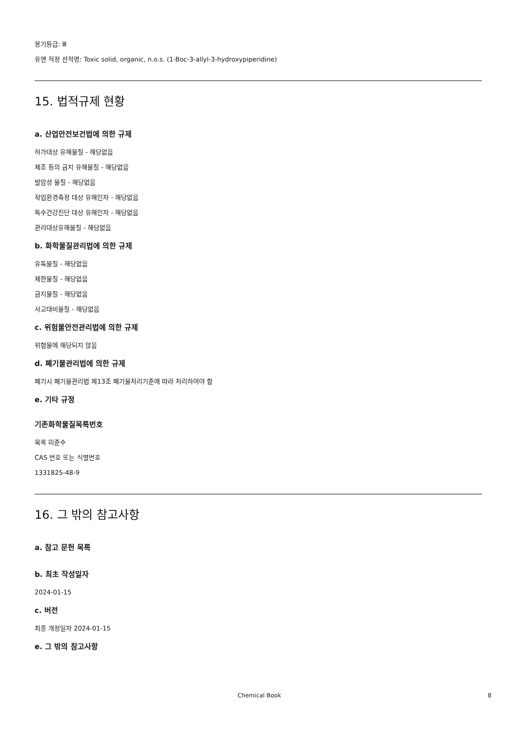용기등급: Ⅲ
유엔 적정 선적명: Toxic solid, organic, n.o.s. (1-Boc-3-allyl-3-hydroxypiperidine)
15. 법적규제 현황
a. 산업안전보건법에 의한 규제
허가대상 유해물질 - 해당없음
제조 등의 금지 유해물질 - 해당없음
발암성 물질 - 해당없음
작업환경측정 대상 유해인자 - 해당없음
특수건강진단 대상 유해인자 - 해당없음
관리대상유해물질 - 해당없음
b. 화학물질관리법에 의한 규제
유독물질 - 해당없음
제한물질 - 해당없음
금지물질 - 해당없음
사고대비물질 - 해당없음
c. 위험물안전관리법에 의한 규제
위험물에 해당되지 않음
d. 폐기물관리법에 의한 규제
폐기시 폐기물관리법 제13조 폐기물처리기준에 따라 처리하여야 함
e. 기타 규정
기존화학물질목록번호
목록 미준수
CAS 번호 또는 식별번호
1331825-48-9
16. 그 밖의 참고사항
a. 참고 문헌 목록
b. 최초 작성일자
2024-01-15
c. 버전
최종 개정일자 2024-01-15
e. 그 밖의 참고사항
Chemical Book 8